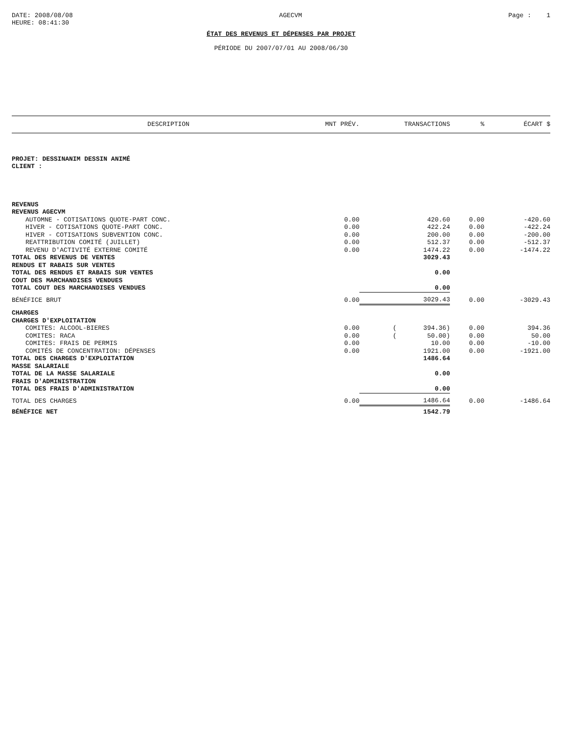DATE: 2008/08/08
HEURE: 08:41:30
AGECVM Page : 1
ÉTAT DES REVENUS ET DÉPENSES PAR PROJET
PÉRIODE DU 2007/07/01 AU 2008/06/30
| DESCRIPTION | MNT PRÉV. | TRANSACTIONS | % | ÉCART $ |
| --- | --- | --- | --- | --- |
| PROJET: DESSINANIM DESSIN ANIMÉ | | | | |
| CLIENT : | | | | |
| REVENUS | | | | |
| REVENUS AGECVM | | | | |
| AUTOMNE - COTISATIONS QUOTE-PART CONC. | 0.00 | 420.60 | 0.00 | -420.60 |
| HIVER - COTISATIONS QUOTE-PART CONC. | 0.00 | 422.24 | 0.00 | -422.24 |
| HIVER - COTISATIONS SUBVENTION CONC. | 0.00 | 200.00 | 0.00 | -200.00 |
| REATTRIBUTION COMITÉ (JUILLET) | 0.00 | 512.37 | 0.00 | -512.37 |
| REVENU D'ACTIVITÉ EXTERNE COMITÉ | 0.00 | 1474.22 | 0.00 | -1474.22 |
| TOTAL DES REVENUS DE VENTES | | 3029.43 | | |
| RENDUS ET RABAIS SUR VENTES | | | | |
| TOTAL DES RENDUS ET RABAIS SUR VENTES | | 0.00 | | |
| COUT DES MARCHANDISES VENDUES | | | | |
| TOTAL COUT DES MARCHANDISES VENDUES | | 0.00 | | |
| BÉNÉFICE BRUT | 0.00 | 3029.43 | 0.00 | -3029.43 |
| CHARGES | | | | |
| CHARGES D'EXPLOITATION | | | | |
| COMITES: ALCOOL-BIERES | 0.00 | ( 394.36) | 0.00 | 394.36 |
| COMITES: RACA | 0.00 | ( 50.00) | 0.00 | 50.00 |
| COMITES: FRAIS DE PERMIS | 0.00 | 10.00 | 0.00 | -10.00 |
| COMITÉS DE CONCENTRATION: DÉPENSES | 0.00 | 1921.00 | 0.00 | -1921.00 |
| TOTAL DES CHARGES D'EXPLOITATION | | 1486.64 | | |
| MASSE SALARIALE | | | | |
| TOTAL DE LA MASSE SALARIALE | | 0.00 | | |
| FRAIS D'ADMINISTRATION | | | | |
| TOTAL DES FRAIS D'ADMINISTRATION | | 0.00 | | |
| TOTAL DES CHARGES | 0.00 | 1486.64 | 0.00 | -1486.64 |
| BÉNÉFICE NET | | 1542.79 | | |